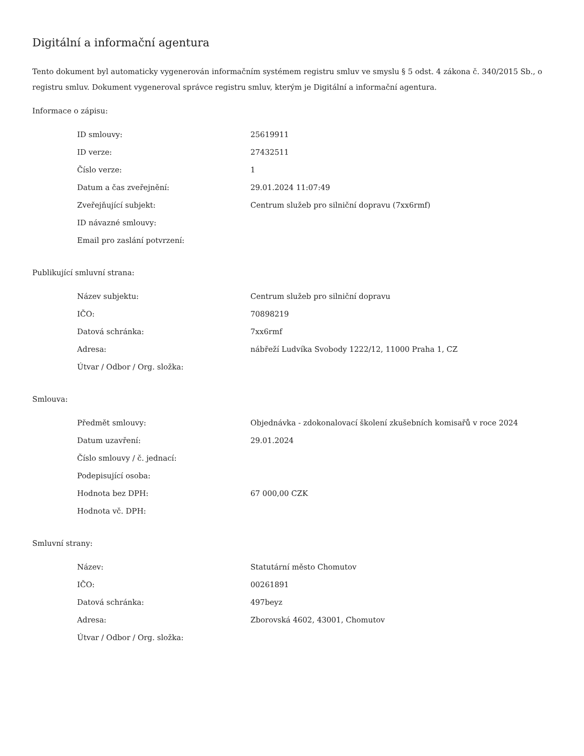Digitální a informační agentura
Tento dokument byl automaticky vygenerován informačním systémem registru smluv ve smyslu § 5 odst. 4 zákona č. 340/2015 Sb., o registru smluv. Dokument vygeneroval správce registru smluv, kterým je Digitální a informační agentura.
Informace o zápisu:
| ID smlouvy: | 25619911 |
| ID verze: | 27432511 |
| Číslo verze: | 1 |
| Datum a čas zveřejnění: | 29.01.2024 11:07:49 |
| Zveřejňující subjekt: | Centrum služeb pro silniční dopravu (7xx6rmf) |
| ID návazné smlouvy: | |
| Email pro zaslání potvrzení: | |
Publikující smluvní strana:
| Název subjektu: | Centrum služeb pro silniční dopravu |
| IČO: | 70898219 |
| Datová schránka: | 7xx6rmf |
| Adresa: | nábřeží Ludvíka Svobody 1222/12, 11000 Praha 1, CZ |
| Útvar / Odbor / Org. složka: | |
Smlouva:
| Předmět smlouvy: | Objednávka - zdokonalovací školení zkušebních komisařů v roce 2024 |
| Datum uzavření: | 29.01.2024 |
| Číslo smlouvy / č. jednací: | |
| Podepisující osoba: | |
| Hodnota bez DPH: | 67 000,00 CZK |
| Hodnota vč. DPH: | |
Smluvní strany:
| Název: | Statutární město Chomutov |
| IČO: | 00261891 |
| Datová schránka: | 497beyz |
| Adresa: | Zborovská 4602, 43001, Chomutov |
| Útvar / Odbor / Org. složka: | |